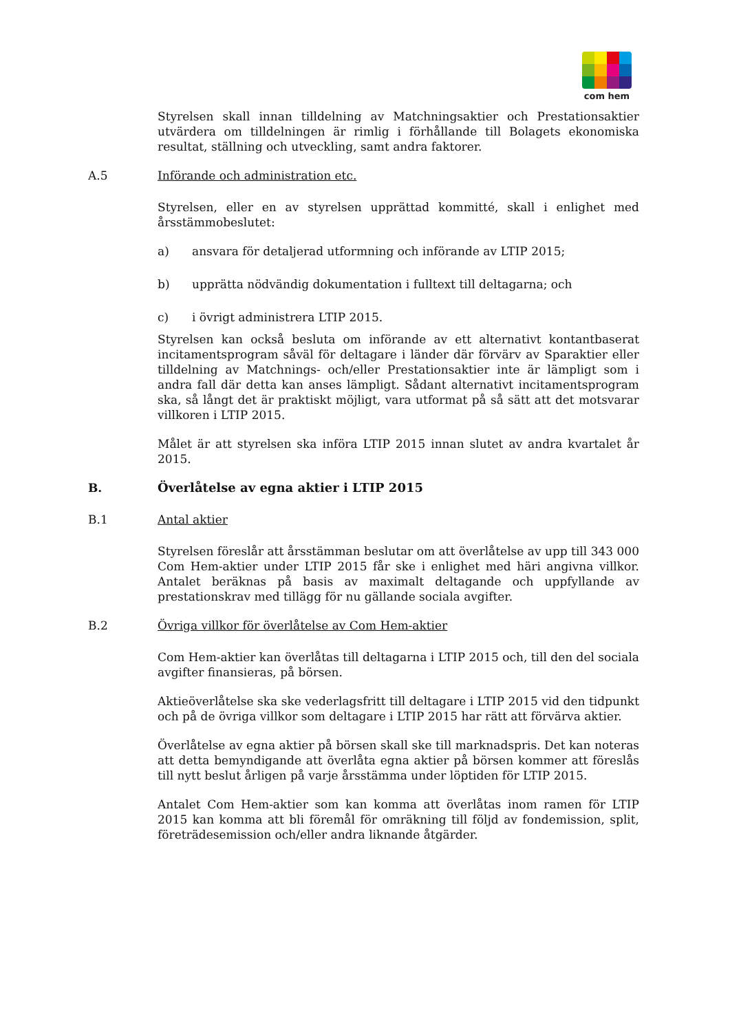com hem
Styrelsen skall innan tilldelning av Matchningsaktier och Prestationsaktier utvärdera om tilldelningen är rimlig i förhållande till Bolagets ekonomiska resultat, ställning och utveckling, samt andra faktorer.
A.5 Införande och administration etc.
Styrelsen, eller en av styrelsen upprättad kommitté, skall i enlighet med årsstämmobeslutet:
a) ansvara för detaljerad utformning och införande av LTIP 2015;
b) upprätta nödvändig dokumentation i fulltext till deltagarna; och
c) i övrigt administrera LTIP 2015.
Styrelsen kan också besluta om införande av ett alternativt kontantbaserat incitamentsprogram såväl för deltagare i länder där förvärv av Sparaktier eller tilldelning av Matchnings- och/eller Prestationsaktier inte är lämpligt som i andra fall där detta kan anses lämpligt. Sådant alternativt incitamentsprogram ska, så långt det är praktiskt möjligt, vara utformat på så sätt att det motsvarar villkoren i LTIP 2015.
Målet är att styrelsen ska införa LTIP 2015 innan slutet av andra kvartalet år 2015.
B. Överlåtelse av egna aktier i LTIP 2015
B.1 Antal aktier
Styrelsen föreslår att årsstämman beslutar om att överlåtelse av upp till 343 000 Com Hem-aktier under LTIP 2015 får ske i enlighet med häri angivna villkor. Antalet beräknas på basis av maximalt deltagande och uppfyllande av prestationskrav med tillägg för nu gällande sociala avgifter.
B.2 Övriga villkor för överlåtelse av Com Hem-aktier
Com Hem-aktier kan överlåtas till deltagarna i LTIP 2015 och, till den del sociala avgifter finansieras, på börsen.
Aktieöverlåtelse ska ske vederlagsfritt till deltagare i LTIP 2015 vid den tidpunkt och på de övriga villkor som deltagare i LTIP 2015 har rätt att förvärva aktier.
Överlåtelse av egna aktier på börsen skall ske till marknadspris. Det kan noteras att detta bemyndigande att överlåta egna aktier på börsen kommer att föreslås till nytt beslut årligen på varje årsstämma under löptiden för LTIP 2015.
Antalet Com Hem-aktier som kan komma att överlåtas inom ramen för LTIP 2015 kan komma att bli föremål för omräkning till följd av fondemission, split, företrädesemission och/eller andra liknande åtgärder.